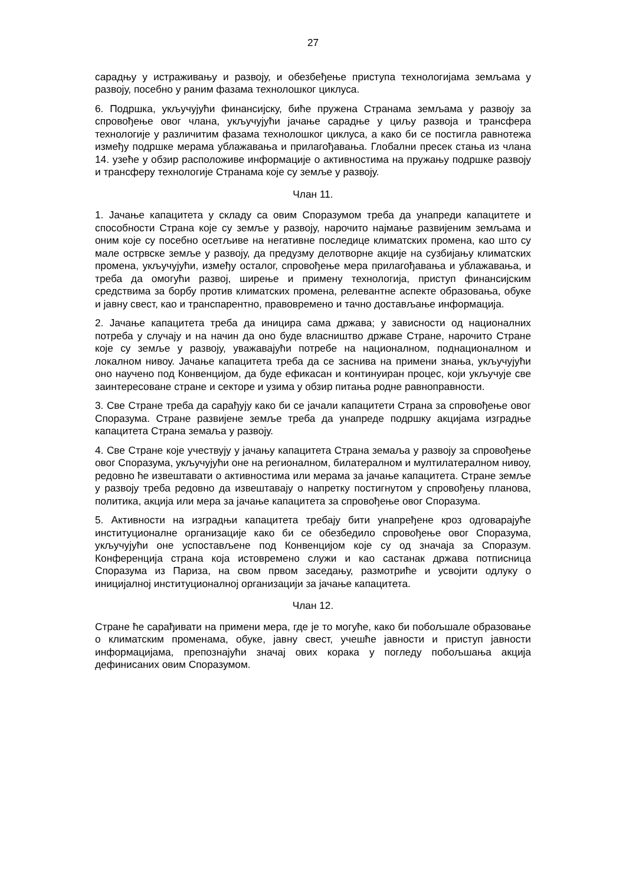27
сарадњу у истраживању и развоју, и обезбеђење приступа технологијама земљама у развоју, посебно у раним фазама технолошког циклуса.
6. Подршка, укључујући финансијску, биће пружена Странама земљама у развоју за спровођење овог члана, укључујући јачање сарадње у циљу развоја и трансфера технологије у различитим фазама технолошког циклуса, а како би се постигла равнотежа између подршке мерама ублажавања и прилагођавања. Глобални пресек стања из члана 14. узеће у обзир расположиве информације о активностима на пружању подршке развоју и трансферу технологије Странама које су земље у развоју.
Члан 11.
1. Јачање капацитета у складу са овим Споразумом треба да унапреди капацитете и способности Страна које су земље у развоју, нарочито најмање развијеним земљама и оним које су посебно осетљиве на негативне последице климатских промена, као што су мале острвске земље у развоју, да предузму делотворне акције на сузбијању климатских промена, укључујући, између осталог, спровођење мера прилагођавања и ублажавања, и треба да омогући развој, ширење и примену технологија, приступ финансијским средствима за борбу против климатских промена, релевантне аспекте образовања, обуке и јавну свест, као и транспарентно, правовремено и тачно достављање информација.
2. Јачање капацитета треба да иницира сама држава; у зависности од националних потреба у случају и на начин да оно буде власништво државе Стране, нарочито Стране које су земље у развоју, уважавајући потребе на националном, поднационалном и локалном нивоу. Јачање капацитета треба да се заснива на примени знања, укључујући оно научено под Конвенцијом, да буде ефикасан и континуиран процес, који укључује све заинтересоване стране и секторе и узима у обзир питања родне равноправности.
3. Све Стране треба да сарађују како би се јачали капацитети Страна за спровођење овог Споразума. Стране развијене земље треба да унапреде подршку акцијама изградње капацитета Страна земаља у развоју.
4. Све Стране које учествују у јачању капацитета Страна земаља у развоју за спровођење овог Споразума, укључујући оне на регионалном, билатералном и мултилатералном нивоу, редовно ће извештавати о активностима или мерама за јачање капацитета. Стране земље у развоју треба редовно да извештавају о напретку постигнутом у спровођењу планова, политика, акција или мера за јачање капацитета за спровођење овог Споразума.
5. Активности на изградњи капацитета требају бити унапређене кроз одговарајуће институционалне организације како би се обезбедило спровођење овог Споразума, укључујући оне успостављене под Конвенцијом које су од значаја за Споразум. Конференција страна која истовремено служи и као састанак држава потписница Споразума из Париза, на свом првом заседању, размотриће и усвојити одлуку о иницијалној институционалној организацији за јачање капацитета.
Члан 12.
Стране ће сарађивати на примени мера, где је то могуће, како би побољшале образовање о климатским променама, обуке, јавну свест, учешће јавности и приступ јавности информацијама, препознајући значај ових корака у погледу побољшања акција дефинисаних овим Споразумом.